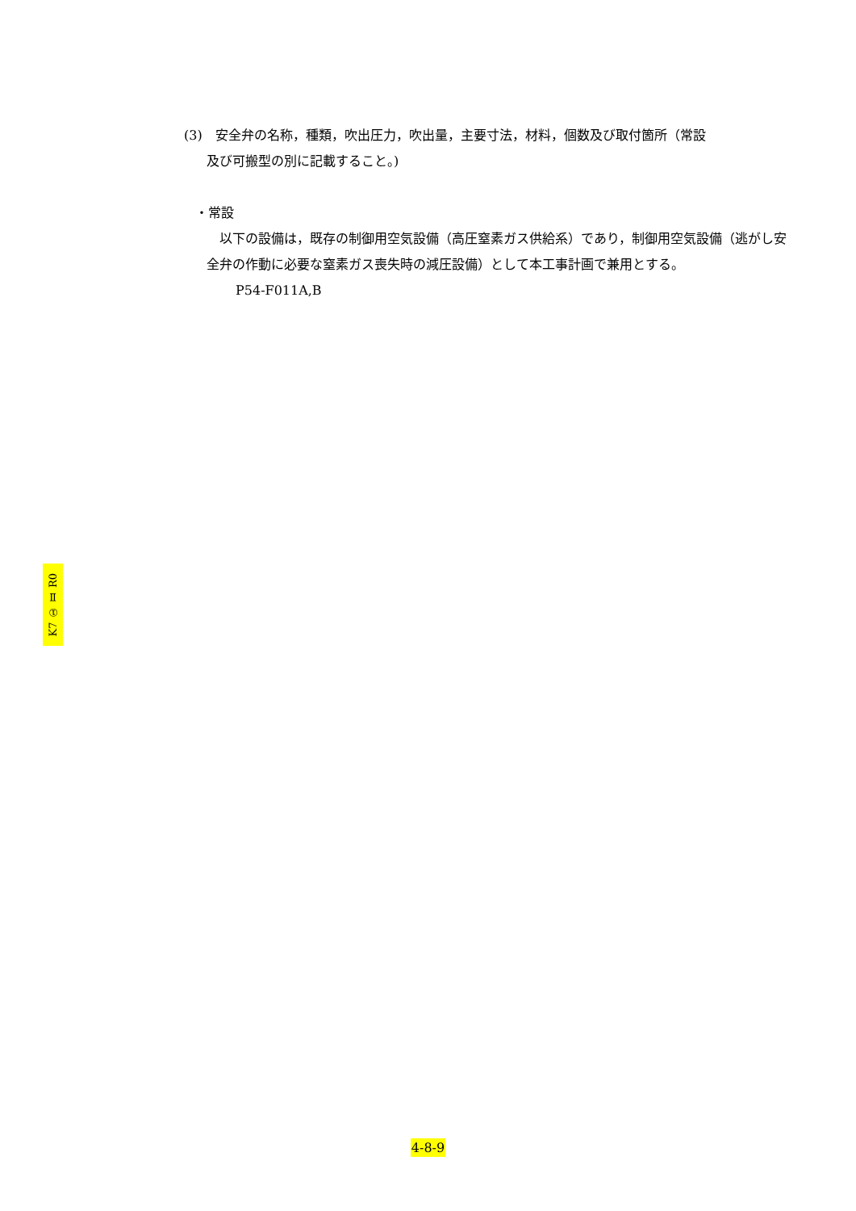(3)　安全弁の名称，種類，吹出圧力，吹出量，主要寸法，材料，個数及び取付箇所（常設
及び可搬型の別に記載すること。)
・常設
　以下の設備は，既存の制御用空気設備（高圧窒素ガス供給系）であり，制御用空気設備（逃がし安全弁の作動に必要な窒素ガス喪失時の減圧設備）として本工事計画で兼用とする。
P54-F011A,B
K7 ① Ⅱ R0
4-8-9